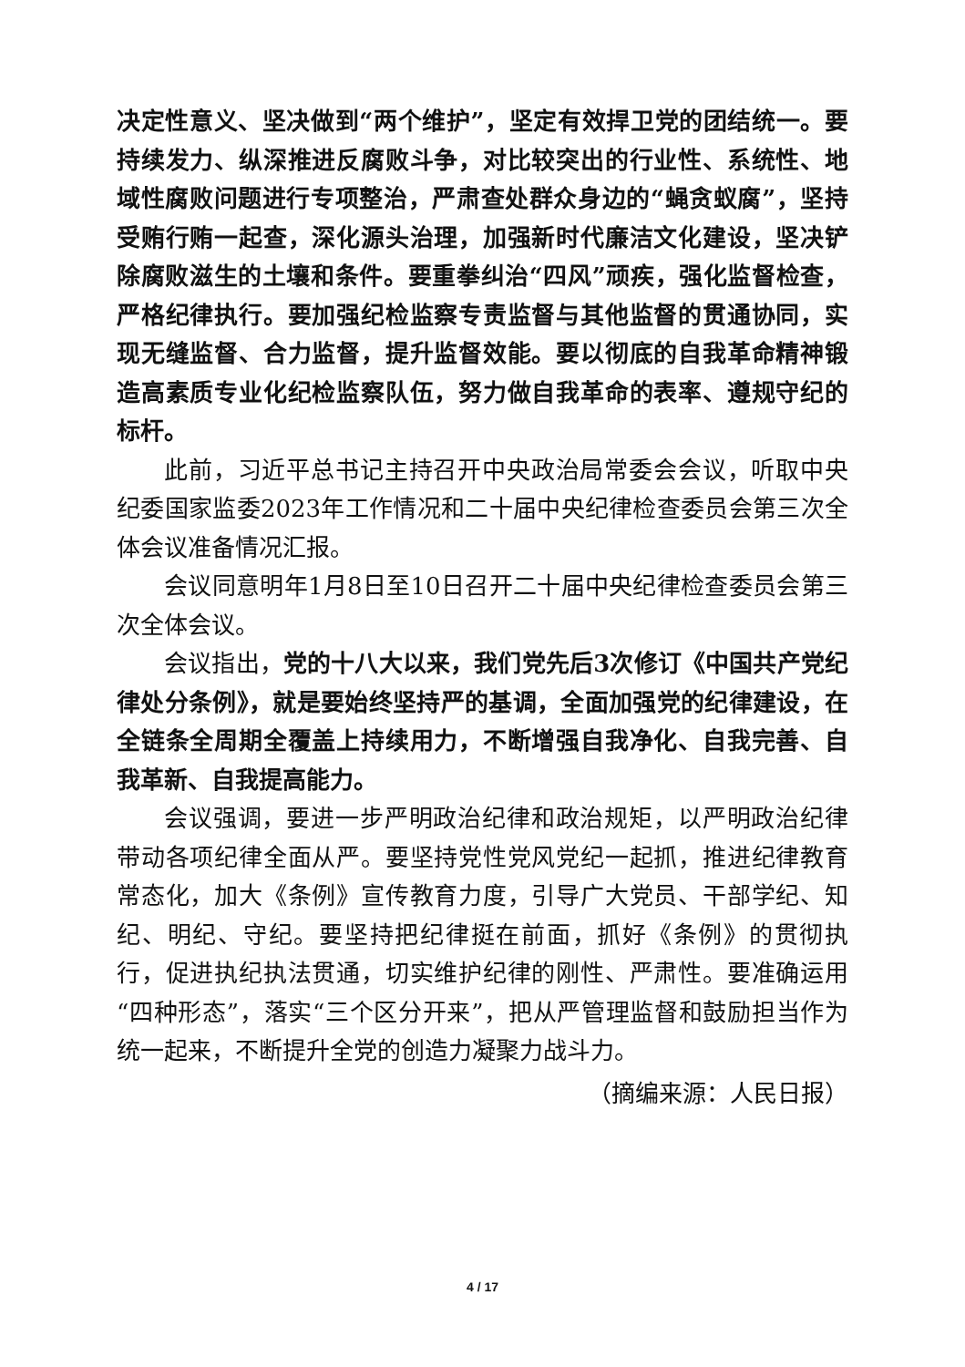决定性意义、坚决做到“两个维护”，坚定有效捍卫党的团结统一。要持续发力、纵深推进反腐败斗争，对比较突出的行业性、系统性、地域性腐败问题进行专项整治，严肃查处群众身边的“蝇贪蚁腐”，坚持受贿行贿一起查，深化源头治理，加强新时代廉洁文化建设，坚决铲除腐败滋生的土壤和条件。要重拳纠治“四风”顽疾，强化监督检查，严格纪律执行。要加强纪检监察专责监督与其他监督的贯通协同，实现无缝监督、合力监督，提升监督效能。要以彻底的自我革命精神锻造高素质专业化纪检监察队伍，努力做自我革命的表率、遵规守纪的标杆。
此前，习近平总书记主持召开中央政治局常委会会议，听取中央纪委国家监委2023年工作情况和二十届中央纪律检查委员会第三次全体会议准备情况汇报。
会议同意明年1月8日至10日召开二十届中央纪律检查委员会第三次全体会议。
会议指出，党的十八大以来，我们党先后3次修订《中国共产党纪律处分条例》，就是要始终坚持严的基调，全面加强党的纪律建设，在全链条全周期全覆盖上持续用力，不断增强自我净化、自我完善、自我革新、自我提高能力。
会议强调，要进一步严明政治纪律和政治规矩，以严明政治纪律带动各项纪律全面从严。要坚持党性党风党纪一起抓，推进纪律教育常态化，加大《条例》宣传教育力度，引导广大党员、干部学纪、知纪、明纪、守纪。要坚持把纪律挺在前面，抓好《条例》的贯彻执行，促进执纪执法贯通，切实维护纪律的刚性、严肃性。要准确运用“四种形态”，落实“三个区分开来”，把从严管理监督和鼓励担当作为统一起来，不断提升全党的创造力凝聚力战斗力。
（摘编来源：人民日报）
4 / 17